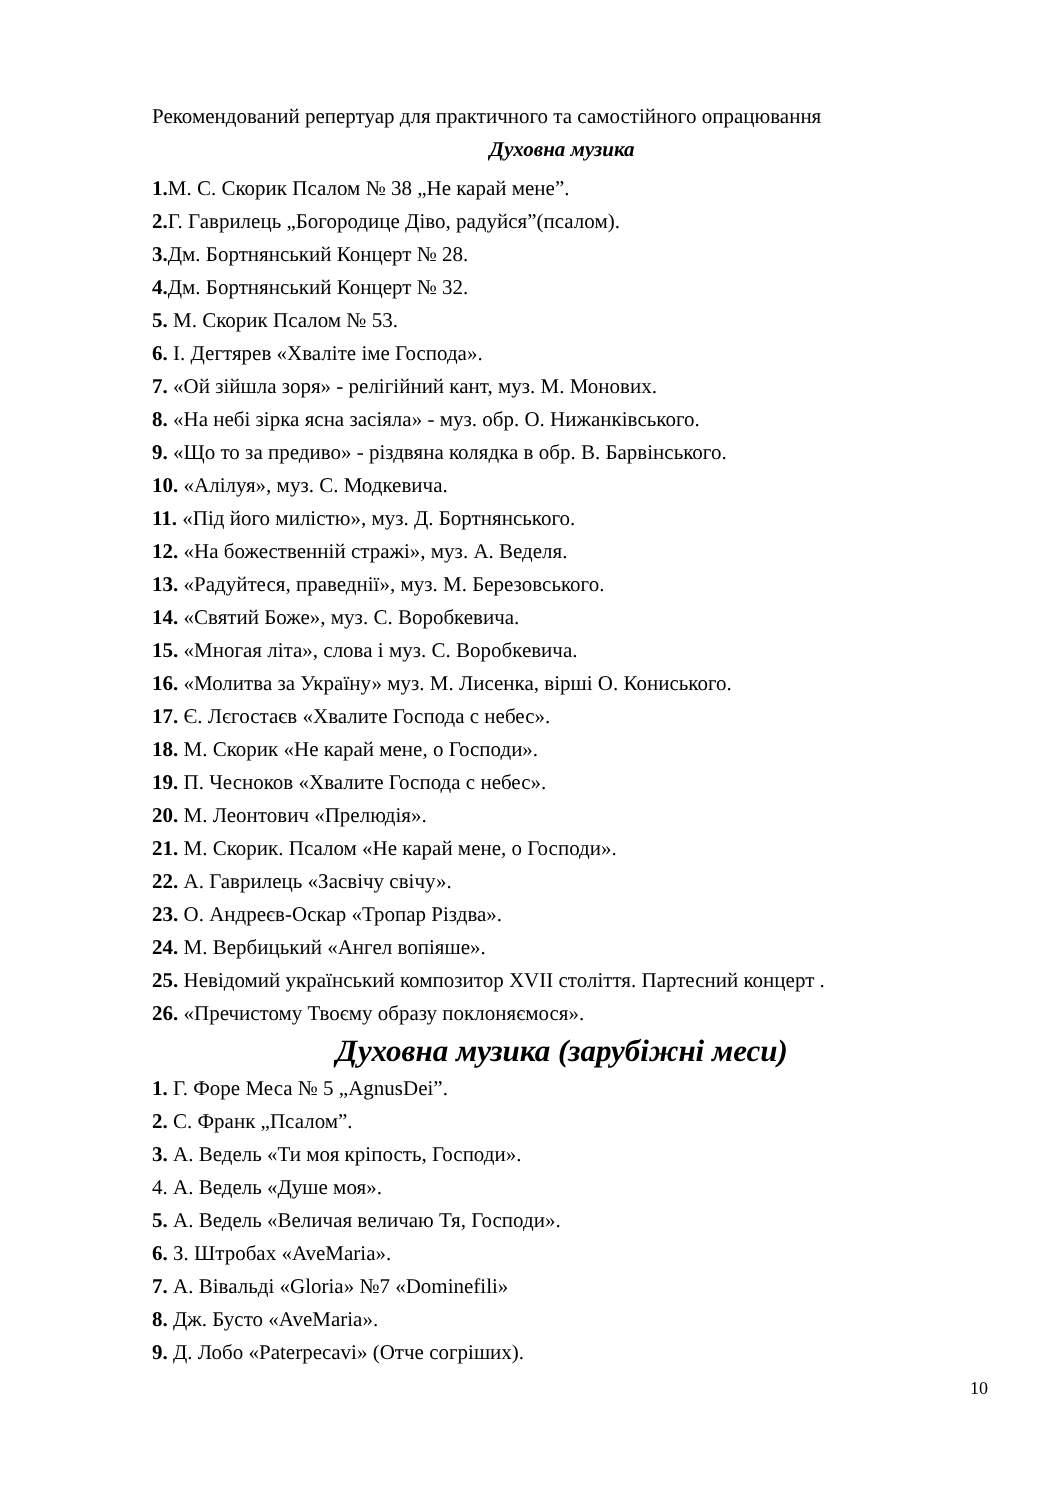Рекомендований репертуар для практичного та самостійного опрацювання
Духовна музика
1. М. С. Скорик Псалом № 38 „Не карай мене”.
2. Г. Гаврилець „Богородице Діво, радуйся”(псалом).
3. Дм. Бортнянський Концерт № 28.
4. Дм. Бортнянський Концерт № 32.
5. М. Скорик Псалом № 53.
6. І. Дегтярев «Хваліте іме Господа».
7. «Ой зійшла зоря» - релігійний кант, муз. М. Монових.
8. «На небі зірка ясна засіяла» - муз. обр. О. Нижанківського.
9. «Що то за предиво» - різдвяна колядка в обр. В. Барвінського.
10. «Алілуя», муз. С. Модкевича.
11. «Під його милістю», муз. Д. Бортнянського.
12. «На божественній стражі», муз. А. Веделя.
13. «Радуйтеся, праведнії», муз. М. Березовського.
14. «Святий Боже», муз. С. Воробкевича.
15. «Многая літа», слова і муз. С. Воробкевича.
16. «Молитва за Україну» муз. М. Лисенка, вірші О. Кониського.
17. Є. Лєгостаєв «Хвалите Господа с небес».
18. М. Скорик «Не карай мене, о Господи».
19. П. Чесноков «Хвалите Господа с небес».
20. М. Леонтович «Прелюдія».
21. М. Скорик. Псалом «Не карай мене, о Господи».
22. А. Гаврилець «Засвічу свічу».
23. О. Андреєв-Оскар «Тропар Різдва».
24. М. Вербицький «Ангел вопіяше».
25. Невідомий український композитор XVII століття. Партесний концерт .
26. «Пречистому Твоєму образу поклоняємося».
Духовна музика (зарубіжні меси)
1. Г. Форе Меса № 5 „AgnusDei”.
2. С. Франк „Псалом”.
3. А. Ведель «Ти моя кріпость, Господи».
4. А. Ведель «Душе моя».
5. А. Ведель «Величая величаю Тя, Господи».
6. З. Штробах «AveMaria».
7. А. Вівальді «Gloria» №7 «Dominefili»
8. Дж. Бусто «AveMaria».
9. Д. Лобо «Paterpecavi» (Отче согріших).
10